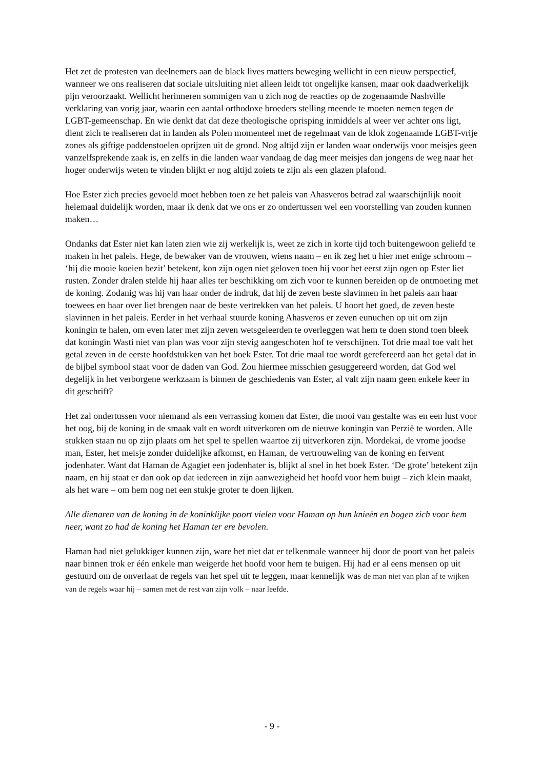Het zet de protesten van deelnemers aan de black lives matters beweging wellicht in een nieuw perspectief, wanneer we ons realiseren dat sociale uitsluiting niet alleen leidt tot ongelijke kansen, maar ook daadwerkelijk pijn veroorzaakt. Wellicht herinneren sommigen van u zich nog de reacties op de zogenaamde Nashville verklaring van vorig jaar, waarin een aantal orthodoxe broeders stelling meende te moeten nemen tegen de LGBT-gemeenschap. En wie denkt dat dat deze theologische oprisping inmiddels al weer ver achter ons ligt, dient zich te realiseren dat in landen als Polen momenteel met de regelmaat van de klok zogenaamde LGBT-vrije zones als giftige paddenstoelen oprijzen uit de grond. Nog altijd zijn er landen waar onderwijs voor meisjes geen vanzelfsprekende zaak is, en zelfs in die landen waar vandaag de dag meer meisjes dan jongens de weg naar het hoger onderwijs weten te vinden blijkt er nog altijd zoiets te zijn als een glazen plafond.
Hoe Ester zich precies gevoeld moet hebben toen ze het paleis van Ahasveros betrad zal waarschijnlijk nooit helemaal duidelijk worden, maar ik denk dat we ons er zo ondertussen wel een voorstelling van zouden kunnen maken…
Ondanks dat Ester niet kan laten zien wie zij werkelijk is, weet ze zich in korte tijd toch buitengewoon geliefd te maken in het paleis. Hege, de bewaker van de vrouwen, wiens naam – en ik zeg het u hier met enige schroom – ‘hij die mooie koeien bezit’ betekent, kon zijn ogen niet geloven toen hij voor het eerst zijn ogen op Ester liet rusten. Zonder dralen stelde hij haar alles ter beschikking om zich voor te kunnen bereiden op de ontmoeting met de koning. Zodanig was hij van haar onder de indruk, dat hij de zeven beste slavinnen in het paleis aan haar toewees en haar over liet brengen naar de beste vertrekken van het paleis. U hoort het goed, de zeven beste slavinnen in het paleis. Eerder in het verhaal stuurde koning Ahasveros er zeven eunuchen op uit om zijn koningin te halen, om even later met zijn zeven wetsgeleerden te overleggen wat hem te doen stond toen bleek dat koningin Wasti niet van plan was voor zijn stevig aangeschoten hof te verschijnen. Tot drie maal toe valt het getal zeven in de eerste hoofdstukken van het boek Ester. Tot drie maal toe wordt gerefereerd aan het getal dat in de bijbel symbool staat voor de daden van God. Zou hiermee misschien gesuggereerd worden, dat God wel degelijk in het verborgene werkzaam is binnen de geschiedenis van Ester, al valt zijn naam geen enkele keer in dit geschrift?
Het zal ondertussen voor niemand als een verrassing komen dat Ester, die mooi van gestalte was en een lust voor het oog, bij de koning in de smaak valt en wordt uitverkoren om de nieuwe koningin van Perzië te worden. Alle stukken staan nu op zijn plaats om het spel te spellen waartoe zij uitverkoren zijn. Mordekai, de vrome joodse man, Ester, het meisje zonder duidelijke afkomst, en Haman, de vertrouweling van de koning en fervent jodenhater. Want dat Haman de Agagiet een jodenhater is, blijkt al snel in het boek Ester. ‘De grote’ betekent zijn naam, en hij staat er dan ook op dat iedereen in zijn aanwezigheid het hoofd voor hem buigt – zich klein maakt, als het ware – om hem nog net een stukje groter te doen lijken.
Alle dienaren van de koning in de koninklijke poort vielen voor Haman op hun knieën en bogen zich voor hem neer, want zo had de koning het Haman ter ere bevolen.
Haman had niet gelukkiger kunnen zijn, ware het niet dat er telkenmale wanneer hij door de poort van het paleis naar binnen trok er één enkele man weigerde het hoofd voor hem te buigen. Hij had er al eens mensen op uit gestuurd om de onverlaat de regels van het spel uit te leggen, maar kennelijk was de man niet van plan af te wijken van de regels waar hij – samen met de rest van zijn volk – naar leefde.
- 9 -